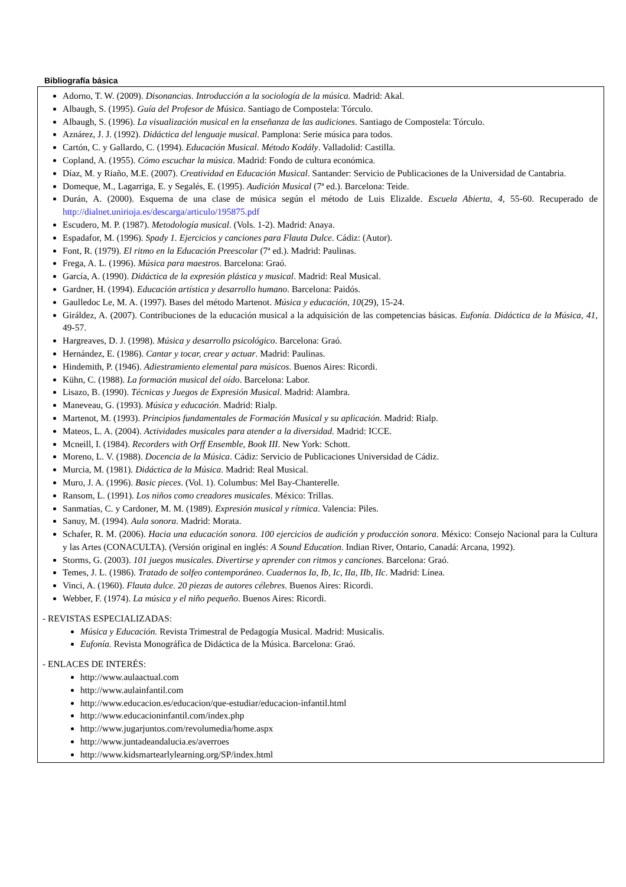Bibliografía básica
Adorno, T. W. (2009). Disonancias. Introducción a la sociología de la música. Madrid: Akal.
Albaugh, S. (1995). Guía del Profesor de Música. Santiago de Compostela: Tórculo.
Albaugh, S. (1996). La visualización musical en la enseñanza de las audiciones. Santiago de Compostela: Tórculo.
Aznárez, J. J. (1992). Didáctica del lenguaje musical. Pamplona: Serie música para todos.
Cartón, C. y Gallardo, C. (1994). Educación Musical. Método Kodály. Valladolid: Castilla.
Copland, A. (1955). Cómo escuchar la música. Madrid: Fondo de cultura económica.
Díaz, M. y Riaño, M.E. (2007). Creatividad en Educación Musical. Santander: Servicio de Publicaciones de la Universidad de Cantabria.
Domeque, M., Lagarriga, E. y Segalés, E. (1995). Audición Musical (7ª ed.). Barcelona: Teide.
Durán, A. (2000). Esquema de una clase de música según el método de Luis Elizalde. Escuela Abierta, 4, 55-60. Recuperado de http://dialnet.unirioja.es/descarga/articulo/195875.pdf
Escudero, M. P. (1987). Metodología musical. (Vols. 1-2). Madrid: Anaya.
Espadafor, M. (1996). Spady 1. Ejercicios y canciones para Flauta Dulce. Cádiz: (Autor).
Font, R. (1979). El ritmo en la Educación Preescolar (7ª ed.). Madrid: Paulinas.
Frega, A. L. (1996). Música para maestros. Barcelona: Graó.
García, A. (1990). Didáctica de la expresión plástica y musical. Madrid: Real Musical.
Gardner, H. (1994). Educación artística y desarrollo humano. Barcelona: Paidós.
Gaulledoc Le, M. A. (1997). Bases del método Martenot. Música y educación, 10(29), 15-24.
Giráldez, A. (2007). Contribuciones de la educación musical a la adquisición de las competencias básicas. Eufonía. Didáctica de la Música, 41, 49-57.
Hargreaves, D. J. (1998). Música y desarrollo psicológico. Barcelona: Graó.
Hernández, E. (1986). Cantar y tocar, crear y actuar. Madrid: Paulinas.
Hindemith, P. (1946). Adiestramiento elemental para músicos. Buenos Aires: Ricordi.
Kühn, C. (1988). La formación musical del oído. Barcelona: Labor.
Lisazo, B. (1990). Técnicas y Juegos de Expresión Musical. Madrid: Alambra.
Maneveau, G. (1993). Música y educación. Madrid: Rialp.
Martenot, M. (1993). Principios fundamentales de Formación Musical y su aplicación. Madrid: Rialp.
Mateos, L. A. (2004). Actividades musicales para atender a la diversidad. Madrid: ICCE.
Mcneill, I. (1984). Recorders with Orff Ensemble, Book III. New York: Schott.
Moreno, L. V. (1988). Docencia de la Música. Cádiz: Servicio de Publicaciones Universidad de Cádiz.
Murcia, M. (1981). Didáctica de la Música. Madrid: Real Musical.
Muro, J. A. (1996). Basic pieces. (Vol. 1). Columbus: Mel Bay-Chanterelle.
Ransom, L. (1991). Los niños como creadores musicales. México: Trillas.
Sanmatías, C. y Cardoner, M. M. (1989). Expresión musical y rítmica. Valencia: Piles.
Sanuy, M. (1994). Aula sonora. Madrid: Morata.
Schafer, R. M. (2006). Hacia una educación sonora. 100 ejercicios de audición y producción sonora. México: Consejo Nacional para la Cultura y las Artes (CONACULTA). (Versión original en inglés: A Sound Education. Indian River, Ontario, Canadá: Arcana, 1992).
Storms, G. (2003). 101 juegos musicales. Divertirse y aprender con ritmos y canciones. Barcelona: Graó.
Temes, J. L. (1986). Tratado de solfeo contemporáneo. Cuadernos Ia, Ib, Ic, IIa, IIb, IIc. Madrid: Línea.
Vinci, A. (1960). Flauta dulce. 20 piezas de autores célebres. Buenos Aires: Ricordi.
Webber, F. (1974). La música y el niño pequeño. Buenos Aires: Ricordi.
- REVISTAS ESPECIALIZADAS:
Música y Educación. Revista Trimestral de Pedagogía Musical. Madrid: Musicalis.
Eufonía. Revista Monográfica de Didáctica de la Música. Barcelona: Graó.
- ENLACES DE INTERÉS:
http://www.aulaactual.com
http://www.aulainfantil.com
http://www.educacion.es/educacion/que-estudiar/educacion-infantil.html
http://www.educacioninfantil.com/index.php
http://www.jugarjuntos.com/revolumedia/home.aspx
http://www.juntadeandalucia.es/averroes
http://www.kidsmartearlylearning.org/SP/index.html